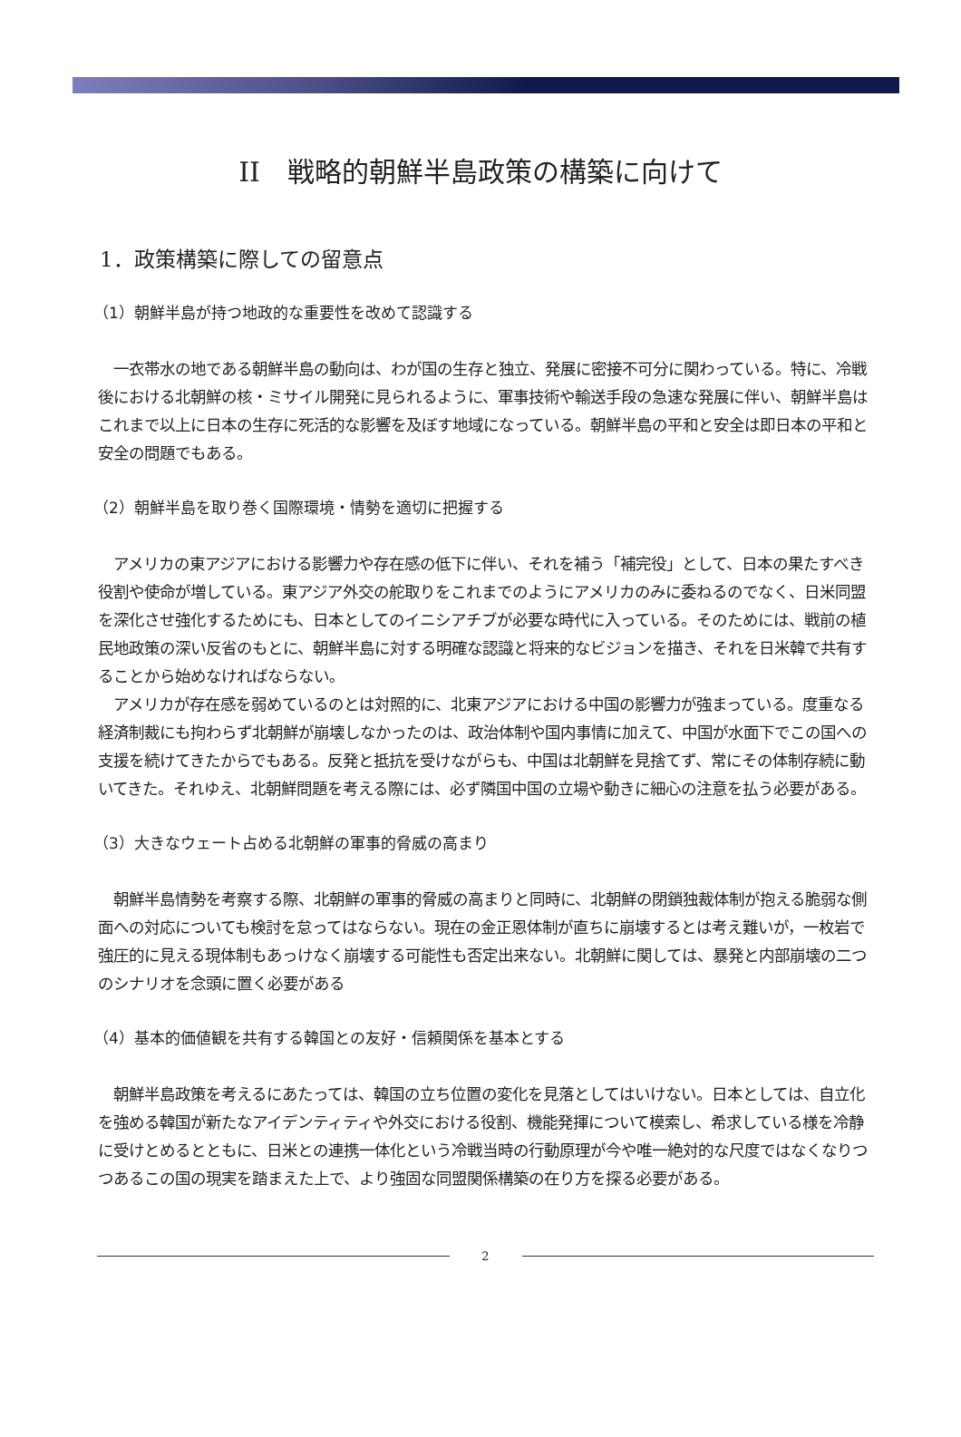II　戦略的朝鮮半島政策の構築に向けて
1．政策構築に際しての留意点
（1）朝鮮半島が持つ地政的な重要性を改めて認識する
　一衣帯水の地である朝鮮半島の動向は、わが国の生存と独立、発展に密接不可分に関わっている。特に、冷戦後における北朝鮮の核・ミサイル開発に見られるように、軍事技術や輸送手段の急速な発展に伴い、朝鮮半島はこれまで以上に日本の生存に死活的な影響を及ぼす地域になっている。朝鮮半島の平和と安全は即日本の平和と安全の問題でもある。
（2）朝鮮半島を取り巻く国際環境・情勢を適切に把握する
　アメリカの東アジアにおける影響力や存在感の低下に伴い、それを補う「補完役」として、日本の果たすべき役割や使命が増している。東アジア外交の舵取りをこれまでのようにアメリカのみに委ねるのでなく、日米同盟を深化させ強化するためにも、日本としてのイニシアチブが必要な時代に入っている。そのためには、戦前の植民地政策の深い反省のもとに、朝鮮半島に対する明確な認識と将来的なビジョンを描き、それを日米韓で共有することから始めなければならない。
　アメリカが存在感を弱めているのとは対照的に、北東アジアにおける中国の影響力が強まっている。度重なる経済制裁にも拘わらず北朝鮮が崩壊しなかったのは、政治体制や国内事情に加えて、中国が水面下でこの国への支援を続けてきたからでもある。反発と抵抗を受けながらも、中国は北朝鮮を見捨てず、常にその体制存続に動いてきた。それゆえ、北朝鮮問題を考える際には、必ず隣国中国の立場や動きに細心の注意を払う必要がある。
（3）大きなウェート占める北朝鮮の軍事的脅威の高まり
　朝鮮半島情勢を考察する際、北朝鮮の軍事的脅威の高まりと同時に、北朝鮮の閉鎖独裁体制が抱える脆弱な側面への対応についても検討を怠ってはならない。現在の金正恩体制が直ちに崩壊するとは考え難いが，一枚岩で強圧的に見える現体制もあっけなく崩壊する可能性も否定出来ない。北朝鮮に関しては、暴発と内部崩壊の二つのシナリオを念頭に置く必要がある
（4）基本的価値観を共有する韓国との友好・信頼関係を基本とする
　朝鮮半島政策を考えるにあたっては、韓国の立ち位置の変化を見落としてはいけない。日本としては、自立化を強める韓国が新たなアイデンティティや外交における役割、機能発揮について模索し、希求している様を冷静に受けとめるとともに、日米との連携一体化という冷戦当時の行動原理が今や唯一絶対的な尺度ではなくなりつつあるこの国の現実を踏まえた上で、より強固な同盟関係構築の在り方を探る必要がある。
2